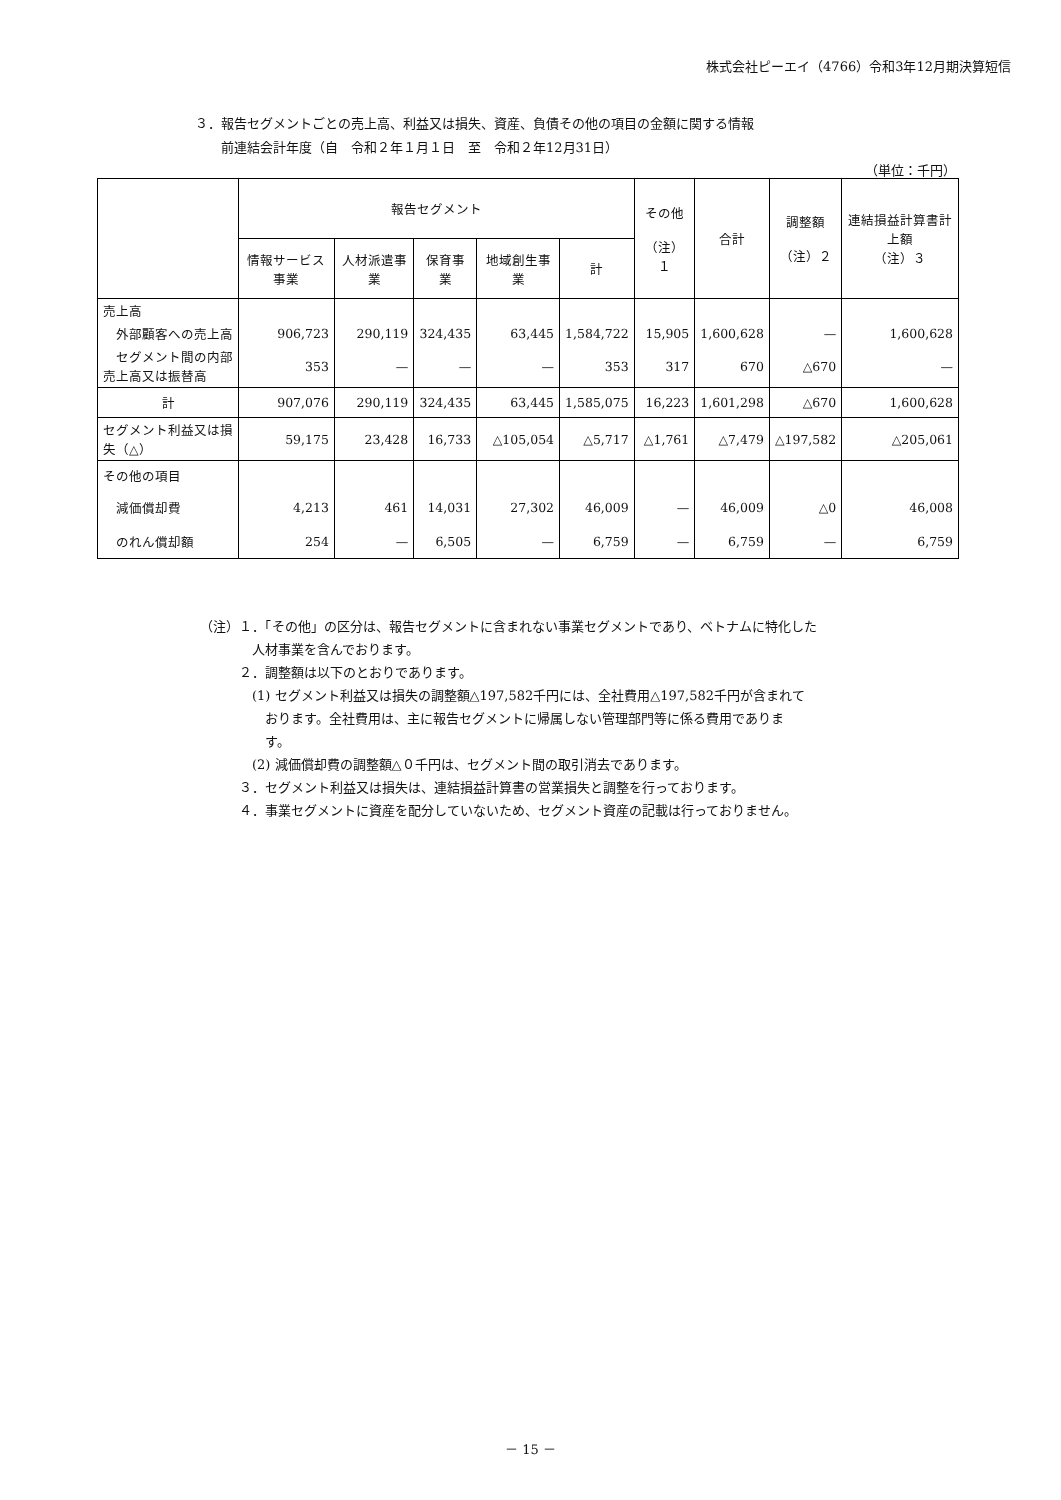株式会社ピーエイ（4766）令和3年12月期決算短信
３．報告セグメントごとの売上高、利益又は損失、資産、負債その他の項目の金額に関する情報
　　前連結会計年度（自　令和２年１月１日　至　令和２年12月31日）
（単位：千円）
| | 報告セグメント | | | | | その他 （注）１ | 合計 | 調整額 （注）２ | 連結損益計算書計上額 （注）３ |
| --- | --- | --- | --- | --- | --- | --- | --- | --- | --- |
| | 情報サービス事業 | 人材派遣事業 | 保育事業 | 地域創生事業 | 計 | | | | |
| 売上高 | | | | | | | | | |
| 外部顧客への売上高 | 906,723 | 290,119 | 324,435 | 63,445 | 1,584,722 | 15,905 | 1,600,628 | — | 1,600,628 |
| セグメント間の内部売上高又は振替高 | 353 | — | — | — | 353 | 317 | 670 | △670 | — |
| 計 | 907,076 | 290,119 | 324,435 | 63,445 | 1,585,075 | 16,223 | 1,601,298 | △670 | 1,600,628 |
| セグメント利益又は損失（△） | 59,175 | 23,428 | 16,733 | △105,054 | △5,717 | △1,761 | △7,479 | △197,582 | △205,061 |
| その他の項目 | | | | | | | | | |
| 減価償却費 | 4,213 | 461 | 14,031 | 27,302 | 46,009 | — | 46,009 | △0 | 46,008 |
| のれん償却額 | 254 | — | 6,505 | — | 6,759 | — | 6,759 | — | 6,759 |
（注）１．「その他」の区分は、報告セグメントに含まれない事業セグメントであり、ベトナムに特化した
　　　　人材事業を含んでおります。
　　　２．調整額は以下のとおりであります。
　　　　(1) セグメント利益又は損失の調整額△197,582千円には、全社費用△197,582千円が含まれて
　　　　　おります。全社費用は、主に報告セグメントに帰属しない管理部門等に係る費用でありま
　　　　　す。
　　　　(2) 減価償却費の調整額△０千円は、セグメント間の取引消去であります。
　　　３．セグメント利益又は損失は、連結損益計算書の営業損失と調整を行っております。
　　　４．事業セグメントに資産を配分していないため、セグメント資産の記載は行っておりません。
－ 15 －